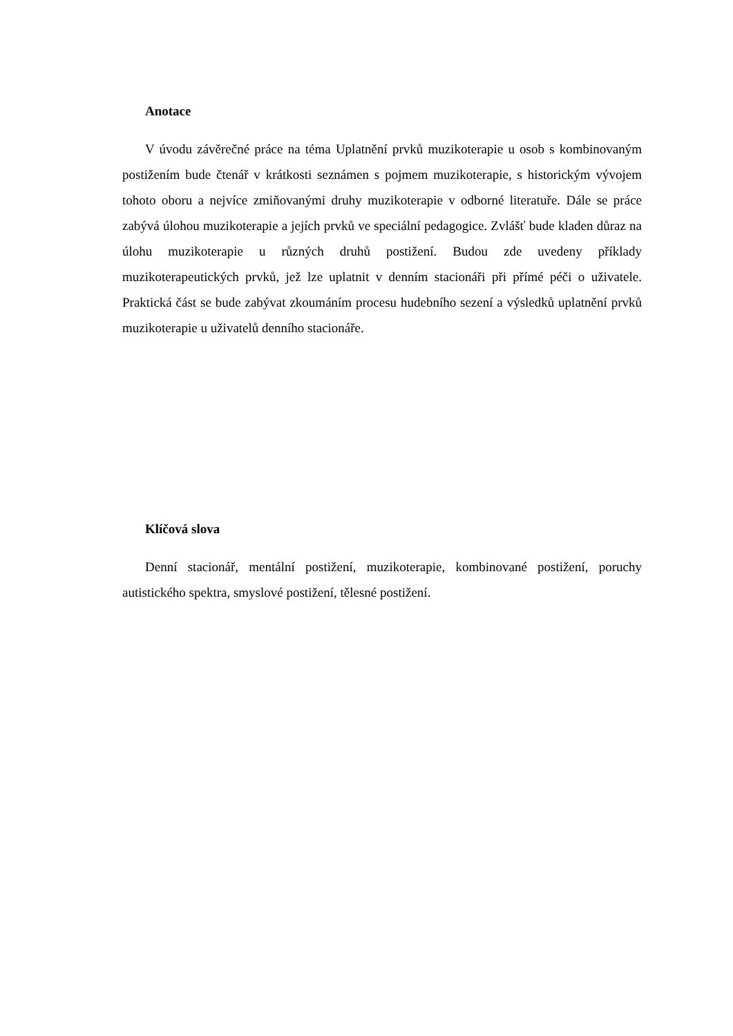Anotace
V úvodu závěrečné práce na téma Uplatnění prvků muzikoterapie u osob s kombinovaným postižením bude čtenář v krátkosti seznámen s pojmem muzikoterapie, s historickým vývojem tohoto oboru a nejvíce zmiňovanými druhy muzikoterapie v odborné literatuře. Dále se práce zabývá úlohou muzikoterapie a jejích prvků ve speciální pedagogice. Zvlášť bude kladen důraz na úlohu muzikoterapie u různých druhů postižení. Budou zde uvedeny příklady muzikoterapeutických prvků, jež lze uplatnit v denním stacionáři při přímé péči o uživatele. Praktická část se bude zabývat zkoumáním procesu hudebního sezení a výsledků uplatnění prvků muzikoterapie u uživatelů denního stacionáře.
Klíčová slova
Denní stacionář, mentální postižení, muzikoterapie, kombinované postižení, poruchy autistického spektra, smyslové postižení, tělesné postižení.